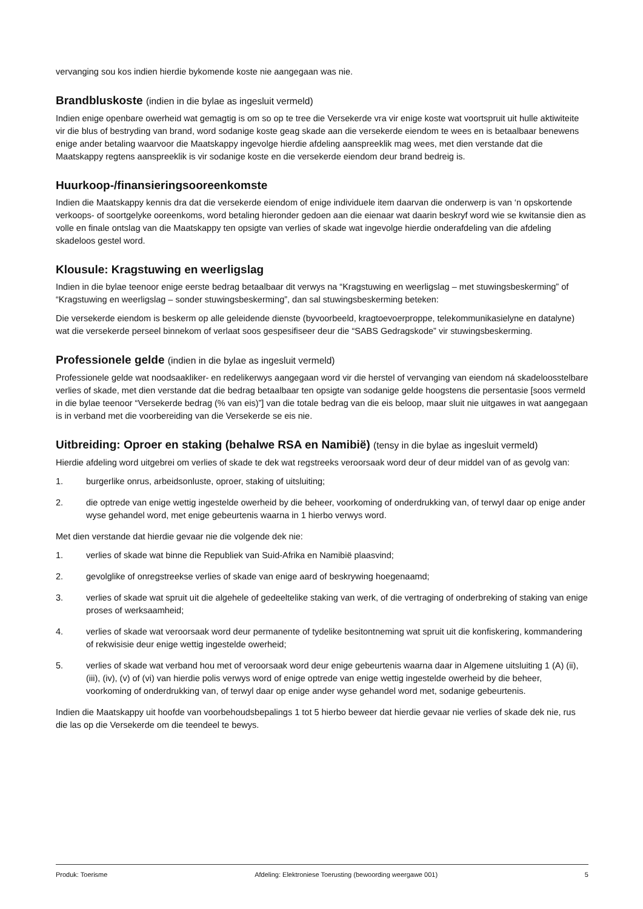vervanging sou kos indien hierdie bykomende koste nie aangegaan was nie.
Brandbluskoste (indien in die bylae as ingesluit vermeld)
Indien enige openbare owerheid wat gemagtig is om so op te tree die Versekerde vra vir enige koste wat voortspruit uit hulle aktiwiteite vir die blus of bestryding van brand, word sodanige koste geag skade aan die versekerde eiendom te wees en is betaalbaar benewens enige ander betaling waarvoor die Maatskappy ingevolge hierdie afdeling aanspreeklik mag wees, met dien verstande dat die Maatskappy regtens aanspreeklik is vir sodanige koste en die versekerde eiendom deur brand bedreig is.
Huurkoop-/finansieringsooreenkomste
Indien die Maatskappy kennis dra dat die versekerde eiendom of enige individuele item daarvan die onderwerp is van ‘n opskortende verkoops- of soortgelyke ooreenkoms, word betaling hieronder gedoen aan die eienaar wat daarin beskryf word wie se kwitansie dien as volle en finale ontslag van die Maatskappy ten opsigte van verlies of skade wat ingevolge hierdie onderafdeling van die afdeling skadeloos gestel word.
Klousule: Kragstuwing en weerligslag
Indien in die bylae teenoor enige eerste bedrag betaalbaar dit verwys na “Kragstuwing en weerligslag – met stuwingsbeskerming” of “Kragstuwing en weerligslag – sonder stuwingsbeskerming”, dan sal stuwingsbeskerming beteken:
Die versekerde eiendom is beskerm op alle geleidende dienste (byvoorbeeld, kragtoevoerproppe, telekommunikasielyne en datalyne) wat die versekerde perseel binnekom of verlaat soos gespesifiseer deur die “SABS Gedragskode” vir stuwingsbeskerming.
Professionele gelde (indien in die bylae as ingesluit vermeld)
Professionele gelde wat noodsaakliker- en redelikerwys aangegaan word vir die herstel of vervanging van eiendom ná skadeloosstelbare verlies of skade, met dien verstande dat die bedrag betaalbaar ten opsigte van sodanige gelde hoogstens die persentasie [soos vermeld in die bylae teenoor “Versekerde bedrag (% van eis)”] van die totale bedrag van die eis beloop, maar sluit nie uitgawes in wat aangegaan is in verband met die voorbereiding van die Versekerde se eis nie.
Uitbreiding: Oproer en staking (behalwe RSA en Namibië) (tensy in die bylae as ingesluit vermeld)
Hierdie afdeling word uitgebrei om verlies of skade te dek wat regstreeks veroorsaak word deur of deur middel van of as gevolg van:
1. burgerlike onrus, arbeidsonluste, oproer, staking of uitsluiting;
2. die optrede van enige wettig ingestelde owerheid by die beheer, voorkoming of onderdrukking van, of terwyl daar op enige ander wyse gehandel word, met enige gebeurtenis waarna in 1 hierbo verwys word.
Met dien verstande dat hierdie gevaar nie die volgende dek nie:
1. verlies of skade wat binne die Republiek van Suid-Afrika en Namibië plaasvind;
2. gevolglike of onregstreekse verlies of skade van enige aard of beskrywing hoegenaamd;
3. verlies of skade wat spruit uit die algehele of gedeeltelike staking van werk, of die vertraging of onderbreking of staking van enige proses of werksaamheid;
4. verlies of skade wat veroorsaak word deur permanente of tydelike besitontneming wat spruit uit die konfiskering, kommandering of rekwisisie deur enige wettig ingestelde owerheid;
5. verlies of skade wat verband hou met of veroorsaak word deur enige gebeurtenis waarna daar in Algemene uitsluiting 1 (A) (ii), (iii), (iv), (v) of (vi) van hierdie polis verwys word of enige optrede van enige wettig ingestelde owerheid by die beheer, voorkoming of onderdrukking van, of terwyl daar op enige ander wyse gehandel word met, sodanige gebeurtenis.
Indien die Maatskappy uit hoofde van voorbehoudsbepalings 1 tot 5 hierbo beweer dat hierdie gevaar nie verlies of skade dek nie, rus die las op die Versekerde om die teendeel te bewys.
Produk: Toerisme Afdeling: Elektroniese Toerusting (bewoording weergawe 001) 5